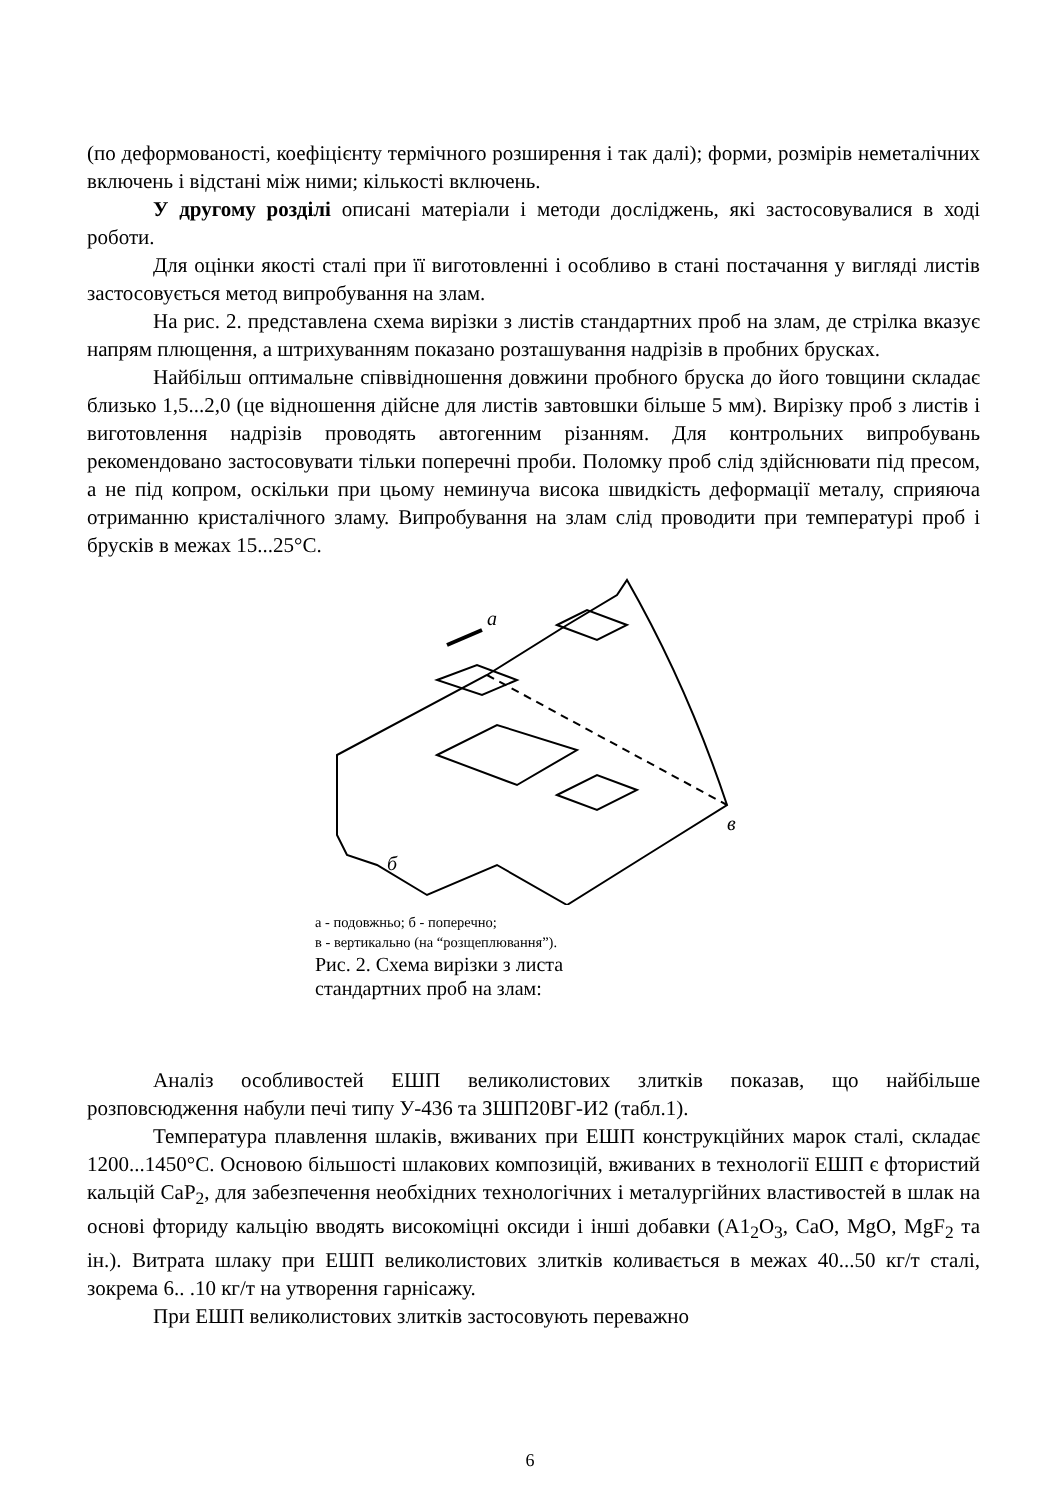(по деформованості, коефіцієнту термічного розширення і так далі); форми, розмірів неметалічних включень і відстані між ними; кількості включень.
У другому розділі описані матеріали і методи досліджень, які застосовувалися в ході роботи.
Для оцінки якості сталі при її виготовленні і особливо в стані постачання у вигляді листів застосовується метод випробування на злам.
На рис. 2. представлена схема вирізки з листів стандартних проб на злам, де стрілка вказує напрям плющення, а штрихуванням показано розташування надрізів в пробних брусках.
Найбільш оптимальне співвідношення довжини пробного бруска до його товщини складає близько 1,5...2,0 (це відношення дійсне для листів завтовшки більше 5 мм). Вирізку проб з листів і виготовлення надрізів проводять автогенним різанням. Для контрольних випробувань рекомендовано застосовувати тільки поперечні проби. Поломку проб слід здійснювати під пресом, а не під копром, оскільки при цьому неминуча висока швидкість деформації металу, сприяюча отриманню кристалічного зламу. Випробування на злам слід проводити при температурі проб і брусків в межах 15...25°С.
а
б
в
а - подовжньо; б - поперечно;
в - вертикально (на “розщеплювання”).
Рис. 2. Схема вирізки з листа
стандартних проб на злам:
Аналіз особливостей ЕШП великолистових злитків показав, що найбільше розповсюдження набули печі типу У-436 та ЗШП20ВГ-И2 (табл.1).
Температура плавлення шлаків, вживаних при ЕШП конструкційних марок сталі, складає 1200...1450°С. Основою більшості шлакових композицій, вживаних в технології ЕШП є фтористий кальцій СаР<sub>2</sub>, для забезпечення необхідних технологічних і металургійних властивостей в шлак на основі фториду кальцію вводять високоміцні оксиди і інші добавки (А1<sub>2</sub>О<sub>3</sub>, СаО, MgO, MgF<sub>2</sub> та ін.). Витрата шлаку при ЕШП великолистових злитків коливається в межах 40...50 кг/т сталі, зокрема 6.. .10 кг/т на утворення гарнісажу.
При ЕШП великолистових злитків застосовують переважно
6